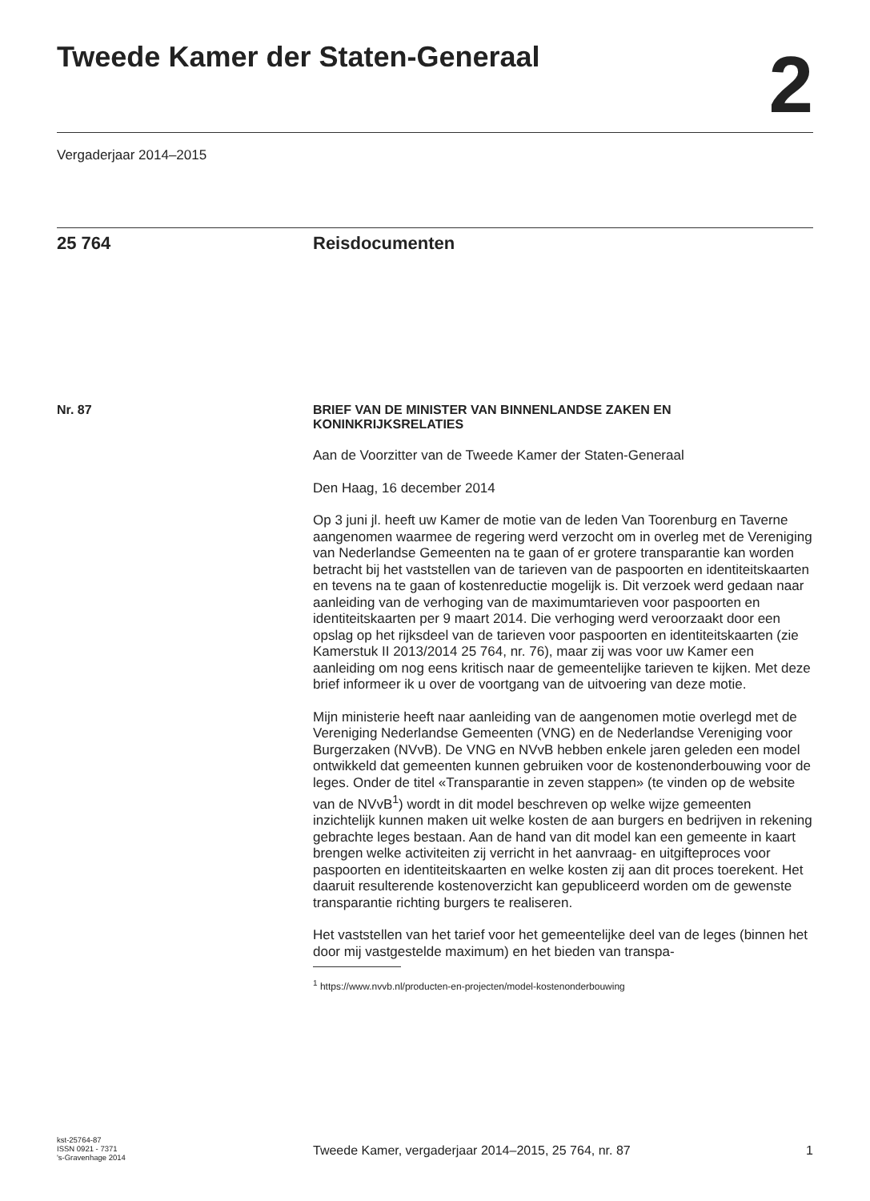Tweede Kamer der Staten-Generaal
2
Vergaderjaar 2014–2015
25 764 Reisdocumenten
Nr. 87
BRIEF VAN DE MINISTER VAN BINNENLANDSE ZAKEN EN KONINKRIJKSRELATIES
Aan de Voorzitter van de Tweede Kamer der Staten-Generaal
Den Haag, 16 december 2014
Op 3 juni jl. heeft uw Kamer de motie van de leden Van Toorenburg en Taverne aangenomen waarmee de regering werd verzocht om in overleg met de Vereniging van Nederlandse Gemeenten na te gaan of er grotere transparantie kan worden betracht bij het vaststellen van de tarieven van de paspoorten en identiteitskaarten en tevens na te gaan of kostenreductie mogelijk is. Dit verzoek werd gedaan naar aanleiding van de verhoging van de maximumtarieven voor paspoorten en identiteitskaarten per 9 maart 2014. Die verhoging werd veroorzaakt door een opslag op het rijksdeel van de tarieven voor paspoorten en identiteitskaarten (zie Kamerstuk II 2013/2014 25 764, nr. 76), maar zij was voor uw Kamer een aanleiding om nog eens kritisch naar de gemeentelijke tarieven te kijken. Met deze brief informeer ik u over de voortgang van de uitvoering van deze motie.
Mijn ministerie heeft naar aanleiding van de aangenomen motie overlegd met de Vereniging Nederlandse Gemeenten (VNG) en de Nederlandse Vereniging voor Burgerzaken (NVvB). De VNG en NVvB hebben enkele jaren geleden een model ontwikkeld dat gemeenten kunnen gebruiken voor de kostenonderbouwing voor de leges. Onder de titel «Transparantie in zeven stappen» (te vinden op de website van de NVvB<sup>1</sup>) wordt in dit model beschreven op welke wijze gemeenten inzichtelijk kunnen maken uit welke kosten de aan burgers en bedrijven in rekening gebrachte leges bestaan. Aan de hand van dit model kan een gemeente in kaart brengen welke activiteiten zij verricht in het aanvraag- en uitgifteproces voor paspoorten en identiteitskaarten en welke kosten zij aan dit proces toerekent. Het daaruit resulterende kostenoverzicht kan gepubliceerd worden om de gewenste transparantie richting burgers te realiseren.
Het vaststellen van het tarief voor het gemeentelijke deel van de leges (binnen het door mij vastgestelde maximum) en het bieden van transpa-
<sup>1</sup> https://www.nvvb.nl/producten-en-projecten/model-kostenonderbouwing
kst-25764-87
ISSN 0921 - 7371
's-Gravenhage 2014
Tweede Kamer, vergaderjaar 2014–2015, 25 764, nr. 87 1